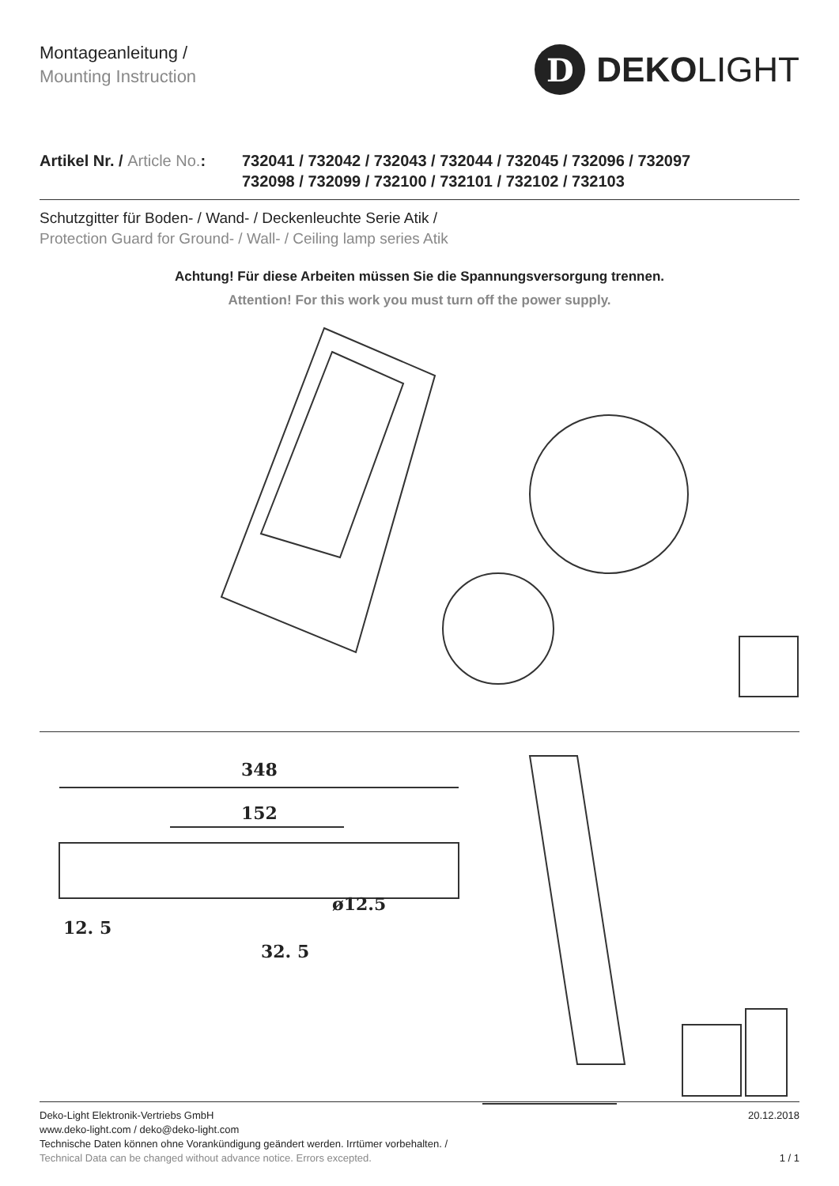Montageanleitung /
Mounting Instruction
D
DEKOLIGHT
Artikel Nr. / Article No.:
732041 / 732042 / 732043 / 732044 / 732045 / 732096 / 732097
732098 / 732099 / 732100 / 732101 / 732102 / 732103
Schutzgitter für Boden- / Wand- / Deckenleuchte Serie Atik /
Protection Guard for Ground- / Wall- / Ceiling lamp series Atik
Achtung! Für diese Arbeiten müssen Sie die Spannungsversorgung trennen.
Attention! For this work you must turn off the power supply.
348
152
ø12.5
12. 5
32. 5
Deko-Light Elektronik-Vertriebs GmbH
www.deko-light.com / deko@deko-light.com
Technische Daten können ohne Vorankündigung geändert werden. Irrtümer vorbehalten. /
Technical Data can be changed without advance notice. Errors excepted.
20.12.2018
1 / 1